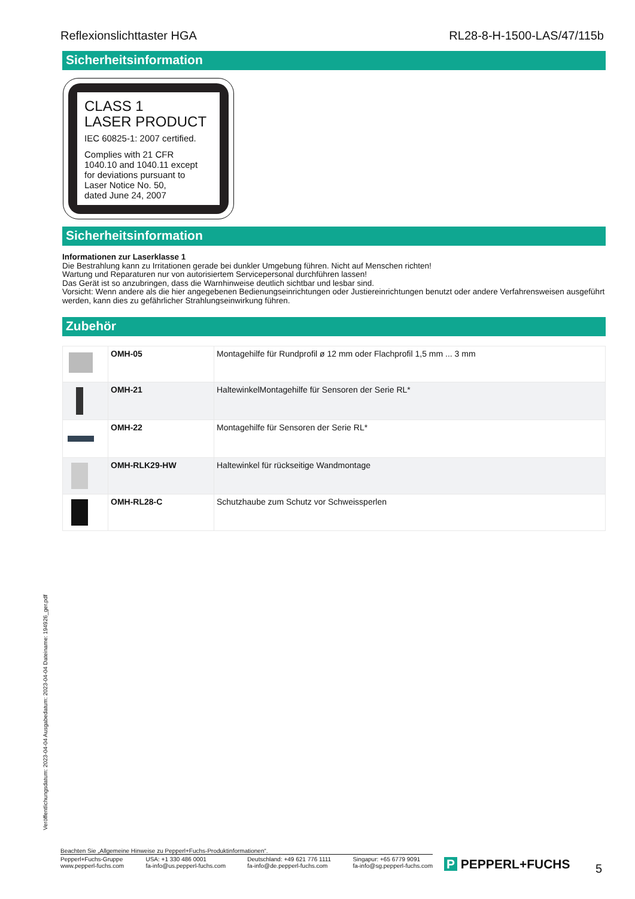Reflexionslichttaster HGA RL28-8-H-1500-LAS/47/115b
Sicherheitsinformation
CLASS 1
LASER PRODUCT
IEC 60825-1: 2007 certified.
Complies with 21 CFR
1040.10 and 1040.11 except
for deviations pursuant to
Laser Notice No. 50,
dated June 24, 2007
Sicherheitsinformation
Informationen zur Laserklasse 1
Die Bestrahlung kann zu Irritationen gerade bei dunkler Umgebung führen. Nicht auf Menschen richten!
Wartung und Reparaturen nur von autorisiertem Servicepersonal durchführen lassen!
Das Gerät ist so anzubringen, dass die Warnhinweise deutlich sichtbar und lesbar sind.
Vorsicht: Wenn andere als die hier angegebenen Bedienungseinrichtungen oder Justiereinrichtungen benutzt oder andere Verfahrensweisen ausgeführt werden, kann dies zu gefährlicher Strahlungseinwirkung führen.
Zubehör
| | OMH-05 | Montagehilfe für Rundprofil ø 12 mm oder Flachprofil 1,5 mm ... 3 mm |
| | OMH-21 | HaltewinkelMontagehilfe für Sensoren der Serie RL* |
| | OMH-22 | Montagehilfe für Sensoren der Serie RL* |
| | OMH-RLK29-HW | Haltewinkel für rückseitige Wandmontage |
| | OMH-RL28-C | Schutzhaube zum Schutz vor Schweissperlen |
Veröffentlichungsdatum: 2023-04-04 Ausgabedatum: 2023-04-04 Dateiname: 194926_ger.pdf
Beachten Sie „Allgemeine Hinweise zu Pepperl+Fuchs-Produktinformationen“.
Pepperl+Fuchs-Gruppe
www.pepperl-fuchs.com USA: +1 330 486 0001
fa-info@us.pepperl-fuchs.com Deutschland: +49 621 776 1111
fa-info@de.pepperl-fuchs.com Singapur: +65 6779 9091
fa-info@sg.pepperl-fuchs.com
P PEPPERL+FUCHS 5